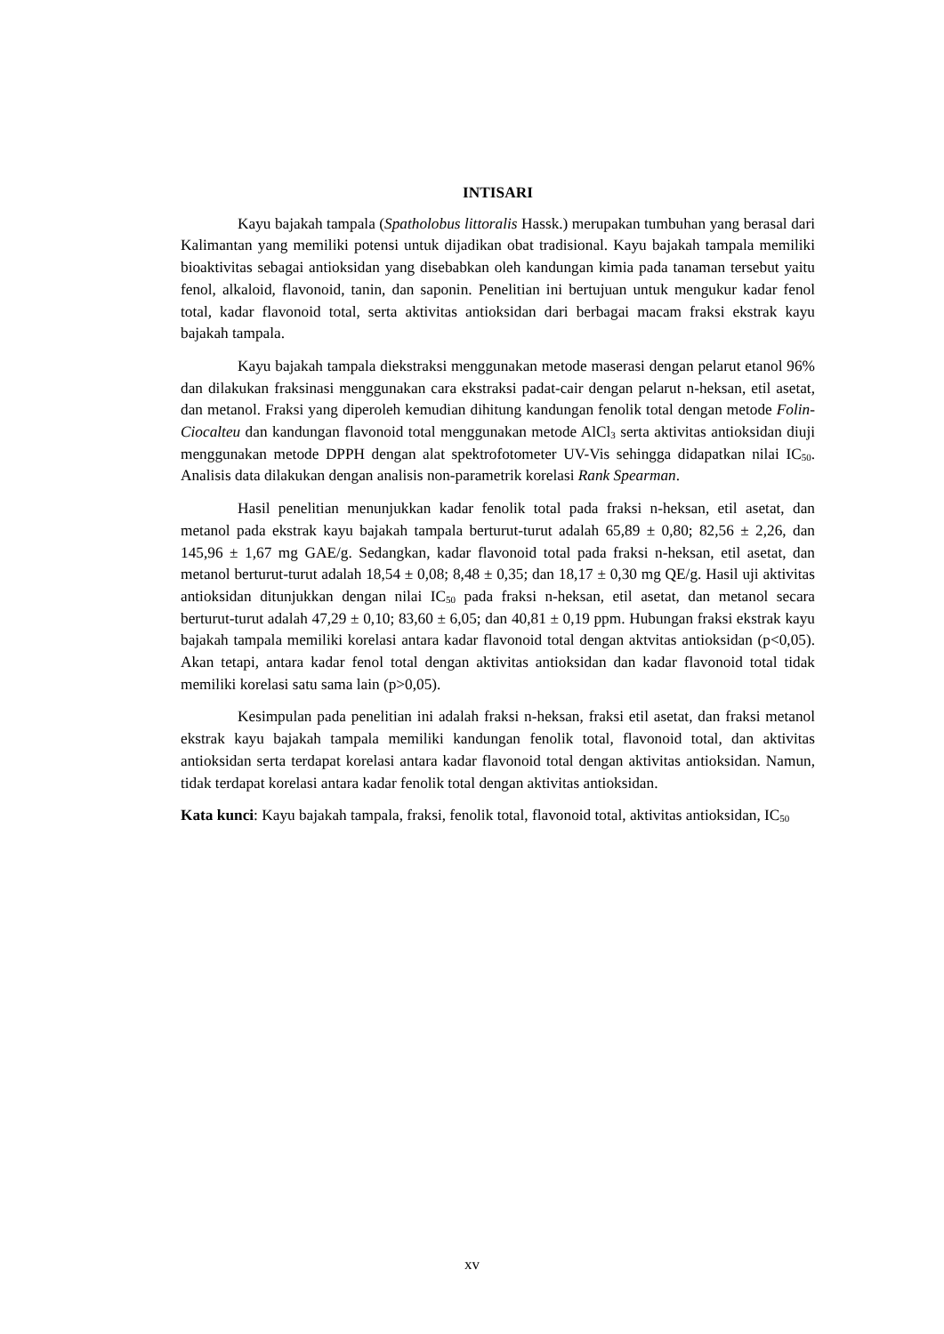INTISARI
Kayu bajakah tampala (Spatholobus littoralis Hassk.) merupakan tumbuhan yang berasal dari Kalimantan yang memiliki potensi untuk dijadikan obat tradisional. Kayu bajakah tampala memiliki bioaktivitas sebagai antioksidan yang disebabkan oleh kandungan kimia pada tanaman tersebut yaitu fenol, alkaloid, flavonoid, tanin, dan saponin. Penelitian ini bertujuan untuk mengukur kadar fenol total, kadar flavonoid total, serta aktivitas antioksidan dari berbagai macam fraksi ekstrak kayu bajakah tampala.
Kayu bajakah tampala diekstraksi menggunakan metode maserasi dengan pelarut etanol 96% dan dilakukan fraksinasi menggunakan cara ekstraksi padat-cair dengan pelarut n-heksan, etil asetat, dan metanol. Fraksi yang diperoleh kemudian dihitung kandungan fenolik total dengan metode Folin-Ciocalteu dan kandungan flavonoid total menggunakan metode AlCl<sub>3</sub> serta aktivitas antioksidan diuji menggunakan metode DPPH dengan alat spektrofotometer UV-Vis sehingga didapatkan nilai IC<sub>50</sub>. Analisis data dilakukan dengan analisis non-parametrik korelasi Rank Spearman.
Hasil penelitian menunjukkan kadar fenolik total pada fraksi n-heksan, etil asetat, dan metanol pada ekstrak kayu bajakah tampala berturut-turut adalah 65,89 ± 0,80; 82,56 ± 2,26, dan 145,96 ± 1,67 mg GAE/g. Sedangkan, kadar flavonoid total pada fraksi n-heksan, etil asetat, dan metanol berturut-turut adalah 18,54 ± 0,08; 8,48 ± 0,35; dan 18,17 ± 0,30 mg QE/g. Hasil uji aktivitas antioksidan ditunjukkan dengan nilai IC<sub>50</sub> pada fraksi n-heksan, etil asetat, dan metanol secara berturut-turut adalah 47,29 ± 0,10; 83,60 ± 6,05; dan 40,81 ± 0,19 ppm. Hubungan fraksi ekstrak kayu bajakah tampala memiliki korelasi antara kadar flavonoid total dengan aktvitas antioksidan (p<0,05). Akan tetapi, antara kadar fenol total dengan aktivitas antioksidan dan kadar flavonoid total tidak memiliki korelasi satu sama lain (p>0,05).
Kesimpulan pada penelitian ini adalah fraksi n-heksan, fraksi etil asetat, dan fraksi metanol ekstrak kayu bajakah tampala memiliki kandungan fenolik total, flavonoid total, dan aktivitas antioksidan serta terdapat korelasi antara kadar flavonoid total dengan aktivitas antioksidan. Namun, tidak terdapat korelasi antara kadar fenolik total dengan aktivitas antioksidan.
Kata kunci: Kayu bajakah tampala, fraksi, fenolik total, flavonoid total, aktivitas antioksidan, IC<sub>50</sub>
xv